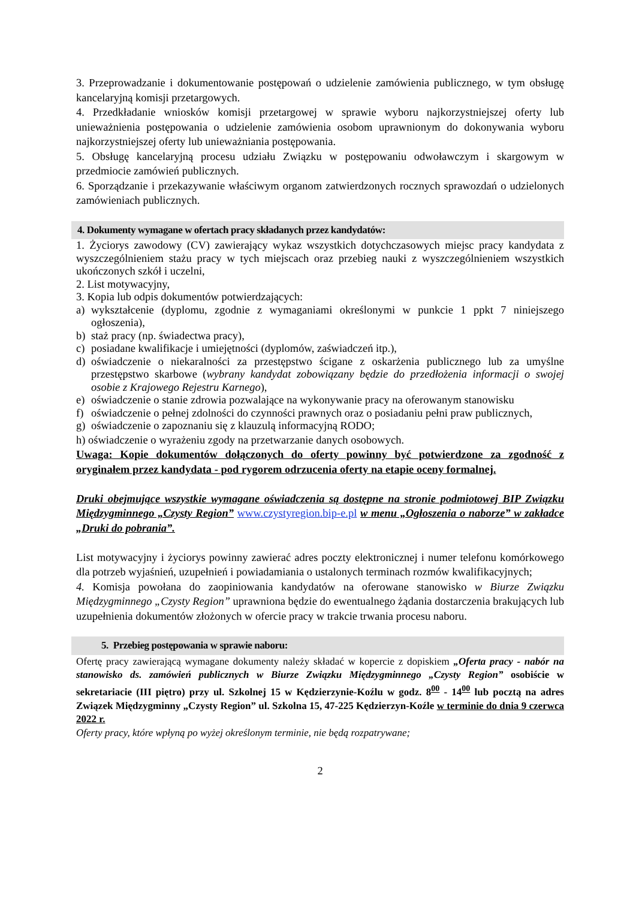3. Przeprowadzanie i dokumentowanie postępowań o udzielenie zamówienia publicznego, w tym obsługę kancelaryjną komisji przetargowych.
4. Przedkładanie wniosków komisji przetargowej w sprawie wyboru najkorzystniejszej oferty lub unieważnienia postępowania o udzielenie zamówienia osobom uprawnionym do dokonywania wyboru najkorzystniejszej oferty lub unieważniania postępowania.
5. Obsługę kancelaryjną procesu udziału Związku w postępowaniu odwoławczym i skargowym w przedmiocie zamówień publicznych.
6. Sporządzanie i przekazywanie właściwym organom zatwierdzonych rocznych sprawozdań o udzielonych zamówieniach publicznych.
4. Dokumenty wymagane w ofertach pracy składanych przez kandydatów:
1. Życiorys zawodowy (CV) zawierający wykaz wszystkich dotychczasowych miejsc pracy kandydata z wyszczególnieniem stażu pracy w tych miejscach oraz przebieg nauki z wyszczególnieniem wszystkich ukończonych szkół i uczelni,
2. List motywacyjny,
3. Kopia lub odpis dokumentów potwierdzających:
a) wykształcenie (dyplomu, zgodnie z wymaganiami określonymi w punkcie 1 ppkt 7 niniejszego ogłoszenia),
b) staż pracy (np. świadectwa pracy),
c) posiadane kwalifikacje i umiejętności (dyplomów, zaświadczeń itp.),
d) oświadczenie o niekaralności za przestępstwo ścigane z oskarżenia publicznego lub za umyślne przestępstwo skarbowe (wybrany kandydat zobowiązany będzie do przedłożenia informacji o swojej osobie z Krajowego Rejestru Karnego),
e) oświadczenie o stanie zdrowia pozwalające na wykonywanie pracy na oferowanym stanowisku
f) oświadczenie o pełnej zdolności do czynności prawnych oraz o posiadaniu pełni praw publicznych,
g) oświadczenie o zapoznaniu się z klauzulą informacyjną RODO;
h) oświadczenie o wyrażeniu zgody na przetwarzanie danych osobowych.
Uwaga: Kopie dokumentów dołączonych do oferty powinny być potwierdzone za zgodność z oryginałem przez kandydata - pod rygorem odrzucenia oferty na etapie oceny formalnej.
Druki obejmujące wszystkie wymagane oświadczenia są dostępne na stronie podmiotowej BIP Związku Międzygminnego „Czysty Region” www.czystyregion.bip-e.pl w menu „Ogłoszenia o naborze” w zakładce „Druki do pobrania”.
List motywacyjny i życiorys powinny zawierać adres poczty elektronicznej i numer telefonu komórkowego dla potrzeb wyjaśnień, uzupełnień i powiadamiania o ustalonych terminach rozmów kwalifikacyjnych;
4. Komisja powołana do zaopiniowania kandydatów na oferowane stanowisko w Biurze Związku Międzygminnego „Czysty Region” uprawniona będzie do ewentualnego żądania dostarczenia brakujących lub uzupełnienia dokumentów złożonych w ofercie pracy w trakcie trwania procesu naboru.
5. Przebieg postępowania w sprawie naboru:
Ofertę pracy zawierającą wymagane dokumenty należy składać w kopercie z dopiskiem „Oferta pracy - nabór na stanowisko ds. zamówień publicznych w Biurze Związku Międzygminnego „Czysty Region” osobiście w sekretariacie (III piętro) przy ul. Szkolnej 15 w Kędzierzynie-Koźlu w godz. 8<sup>00</sup> - 14<sup>00</sup> lub pocztą na adres Związek Międzygminny „Czysty Region” ul. Szkolna 15, 47-225 Kędzierzyn-Koźle w terminie do dnia 9 czerwca 2022 r.
Oferty pracy, które wpłyną po wyżej określonym terminie, nie będą rozpatrywane;
2